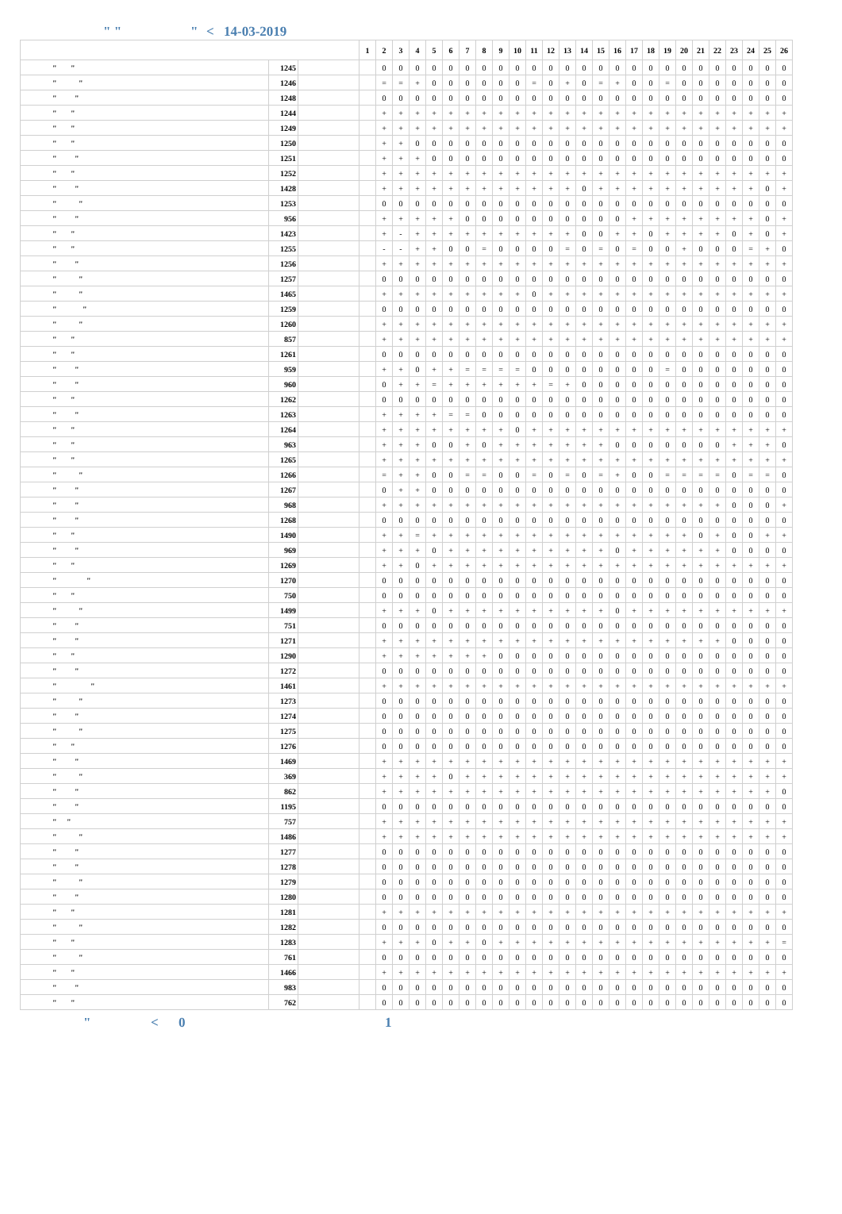" " " < 14-03-2019
| | | | 1 | 2 | 3 | 4 | 5 | 6 | 7 | 8 | 9 | 10 | 11 | 12 | 13 | 14 | 15 | 16 | 17 | 18 | 19 | 20 | 21 | 22 | 23 | 24 | 25 | 26 |
| --- | --- | --- | --- | --- | --- | --- | --- | --- | --- | --- | --- | --- | --- | --- | --- | --- | --- | --- | --- | --- | --- | --- | --- | --- | --- | --- | --- | --- |
| " " | 1245 | | | 0 | 0 | 0 | 0 | 0 | 0 | 0 | 0 | 0 | 0 | 0 | 0 | 0 | 0 | 0 | 0 | 0 | 0 | 0 | 0 | 0 | 0 | 0 | 0 | 0 |
| " " | 1246 | | | = | = | + | 0 | 0 | 0 | 0 | 0 | 0 | = | 0 | + | 0 | = | + | 0 | 0 | = | 0 | 0 | 0 | 0 | 0 | 0 | 0 |
| " " | 1248 | | | 0 | 0 | 0 | 0 | 0 | 0 | 0 | 0 | 0 | 0 | 0 | 0 | 0 | 0 | 0 | 0 | 0 | 0 | 0 | 0 | 0 | 0 | 0 | 0 | 0 |
| " " | 1244 | | | + | + | + | + | + | + | + | + | + | + | + | + | + | + | + | + | + | + | + | + | + | + | + | + | + |
| " " | 1249 | | | + | + | + | + | + | + | + | + | + | + | + | + | + | + | + | + | + | + | + | + | + | + | + | + | + |
| " " | 1250 | | | + | + | 0 | 0 | 0 | 0 | 0 | 0 | 0 | 0 | 0 | 0 | 0 | 0 | 0 | 0 | 0 | 0 | 0 | 0 | 0 | 0 | 0 | 0 | 0 |
| " " | 1251 | | | + | + | + | 0 | 0 | 0 | 0 | 0 | 0 | 0 | 0 | 0 | 0 | 0 | 0 | 0 | 0 | 0 | 0 | 0 | 0 | 0 | 0 | 0 | 0 |
| " " | 1252 | | | + | + | + | + | + | + | + | + | + | + | + | + | + | + | + | + | + | + | + | + | + | + | + | + | + |
| " " | 1428 | | | + | + | + | + | + | + | + | + | + | + | + | + | 0 | + | + | + | + | + | + | + | + | + | + | 0 | + |
| " " | 1253 | | | 0 | 0 | 0 | 0 | 0 | 0 | 0 | 0 | 0 | 0 | 0 | 0 | 0 | 0 | 0 | 0 | 0 | 0 | 0 | 0 | 0 | 0 | 0 | 0 | 0 |
| " " | 956 | | | + | + | + | + | + | 0 | 0 | 0 | 0 | 0 | 0 | 0 | 0 | 0 | 0 | + | + | + | + | + | + | + | + | 0 | + |
| " " | 1423 | | | + | - | + | + | + | + | + | + | + | + | + | + | 0 | 0 | + | + | 0 | + | + | + | + | 0 | + | 0 | + |
| " " | 1255 | | | - | - | + | + | 0 | 0 | = | 0 | 0 | 0 | 0 | = | 0 | = | 0 | = | 0 | 0 | + | 0 | 0 | 0 | = | + | 0 |
| " " | 1256 | | | + | + | + | + | + | + | + | + | + | + | + | + | + | + | + | + | + | + | + | + | + | + | + | + | + |
| " " | 1257 | | | 0 | 0 | 0 | 0 | 0 | 0 | 0 | 0 | 0 | 0 | 0 | 0 | 0 | 0 | 0 | 0 | 0 | 0 | 0 | 0 | 0 | 0 | 0 | 0 | 0 |
| " " | 1465 | | | + | + | + | + | + | + | + | + | + | 0 | + | + | + | + | + | + | + | + | + | + | + | + | + | + | + |
| " " | 1259 | | | 0 | 0 | 0 | 0 | 0 | 0 | 0 | 0 | 0 | 0 | 0 | 0 | 0 | 0 | 0 | 0 | 0 | 0 | 0 | 0 | 0 | 0 | 0 | 0 | 0 |
| " " | 1260 | | | + | + | + | + | + | + | + | + | + | + | + | + | + | + | + | + | + | + | + | + | + | + | + | + | + |
| " " | 857 | | | + | + | + | + | + | + | + | + | + | + | + | + | + | + | + | + | + | + | + | + | + | + | + | + | + |
| " " | 1261 | | | 0 | 0 | 0 | 0 | 0 | 0 | 0 | 0 | 0 | 0 | 0 | 0 | 0 | 0 | 0 | 0 | 0 | 0 | 0 | 0 | 0 | 0 | 0 | 0 | 0 |
| " " | 959 | | | + | + | 0 | + | + | = | = | = | = | 0 | 0 | 0 | 0 | 0 | 0 | 0 | 0 | = | 0 | 0 | 0 | 0 | 0 | 0 | 0 |
| " " | 960 | | | 0 | + | + | = | + | + | + | + | + | + | = | + | 0 | 0 | 0 | 0 | 0 | 0 | 0 | 0 | 0 | 0 | 0 | 0 | 0 |
| " " | 1262 | | | 0 | 0 | 0 | 0 | 0 | 0 | 0 | 0 | 0 | 0 | 0 | 0 | 0 | 0 | 0 | 0 | 0 | 0 | 0 | 0 | 0 | 0 | 0 | 0 | 0 |
| " " | 1263 | | | + | + | + | + | = | = | 0 | 0 | 0 | 0 | 0 | 0 | 0 | 0 | 0 | 0 | 0 | 0 | 0 | 0 | 0 | 0 | 0 | 0 | 0 |
| " " | 1264 | | | + | + | + | + | + | + | + | + | 0 | + | + | + | + | + | + | + | + | + | + | + | + | + | + | + | + |
| " " | 963 | | | + | + | + | 0 | 0 | + | 0 | + | + | + | + | + | + | + | 0 | 0 | 0 | 0 | 0 | 0 | 0 | + | + | + | 0 |
| " " | 1265 | | | + | + | + | + | + | + | + | + | + | + | + | + | + | + | + | + | + | + | + | + | + | + | + | + | + |
| " " | 1266 | | | = | + | + | 0 | 0 | = | = | 0 | 0 | = | 0 | = | 0 | = | + | 0 | 0 | = | = | = | = | 0 | = | = | 0 |
| " " | 1267 | | | 0 | + | + | 0 | 0 | 0 | 0 | 0 | 0 | 0 | 0 | 0 | 0 | 0 | 0 | 0 | 0 | 0 | 0 | 0 | 0 | 0 | 0 | 0 | 0 |
| " " | 968 | | | + | + | + | + | + | + | + | + | + | + | + | + | + | + | + | + | + | + | + | + | + | 0 | 0 | 0 | + |
| " " | 1268 | | | 0 | 0 | 0 | 0 | 0 | 0 | 0 | 0 | 0 | 0 | 0 | 0 | 0 | 0 | 0 | 0 | 0 | 0 | 0 | 0 | 0 | 0 | 0 | 0 | 0 |
| " " | 1490 | | | + | + | = | + | + | + | + | + | + | + | + | + | + | + | + | + | + | + | + | 0 | + | 0 | 0 | + | + |
| " " | 969 | | | + | + | + | 0 | + | + | + | + | + | + | + | + | + | + | 0 | + | + | + | + | + | + | 0 | 0 | 0 | 0 |
| " " | 1269 | | | + | + | 0 | + | + | + | + | + | + | + | + | + | + | + | + | + | + | + | + | + | + | + | + | + | + |
| " " | 1270 | | | 0 | 0 | 0 | 0 | 0 | 0 | 0 | 0 | 0 | 0 | 0 | 0 | 0 | 0 | 0 | 0 | 0 | 0 | 0 | 0 | 0 | 0 | 0 | 0 | 0 |
| " " | 750 | | | 0 | 0 | 0 | 0 | 0 | 0 | 0 | 0 | 0 | 0 | 0 | 0 | 0 | 0 | 0 | 0 | 0 | 0 | 0 | 0 | 0 | 0 | 0 | 0 | 0 |
| " " | 1499 | | | + | + | + | 0 | + | + | + | + | + | + | + | + | + | + | 0 | + | + | + | + | + | + | + | + | + | + |
| " " | 751 | | | 0 | 0 | 0 | 0 | 0 | 0 | 0 | 0 | 0 | 0 | 0 | 0 | 0 | 0 | 0 | 0 | 0 | 0 | 0 | 0 | 0 | 0 | 0 | 0 | 0 |
| " " | 1271 | | | + | + | + | + | + | + | + | + | + | + | + | + | + | + | + | + | + | + | + | + | + | 0 | 0 | 0 | 0 |
| " " | 1290 | | | + | + | + | + | + | + | + | 0 | 0 | 0 | 0 | 0 | 0 | 0 | 0 | 0 | 0 | 0 | 0 | 0 | 0 | 0 | 0 | 0 | 0 |
| " " | 1272 | | | 0 | 0 | 0 | 0 | 0 | 0 | 0 | 0 | 0 | 0 | 0 | 0 | 0 | 0 | 0 | 0 | 0 | 0 | 0 | 0 | 0 | 0 | 0 | 0 | 0 |
| " " | 1461 | | | + | + | + | + | + | + | + | + | + | + | + | + | + | + | + | + | + | + | + | + | + | + | + | + | + |
| " " | 1273 | | | 0 | 0 | 0 | 0 | 0 | 0 | 0 | 0 | 0 | 0 | 0 | 0 | 0 | 0 | 0 | 0 | 0 | 0 | 0 | 0 | 0 | 0 | 0 | 0 | 0 |
| " " | 1274 | | | 0 | 0 | 0 | 0 | 0 | 0 | 0 | 0 | 0 | 0 | 0 | 0 | 0 | 0 | 0 | 0 | 0 | 0 | 0 | 0 | 0 | 0 | 0 | 0 | 0 |
| " " | 1275 | | | 0 | 0 | 0 | 0 | 0 | 0 | 0 | 0 | 0 | 0 | 0 | 0 | 0 | 0 | 0 | 0 | 0 | 0 | 0 | 0 | 0 | 0 | 0 | 0 | 0 |
| " " | 1276 | | | 0 | 0 | 0 | 0 | 0 | 0 | 0 | 0 | 0 | 0 | 0 | 0 | 0 | 0 | 0 | 0 | 0 | 0 | 0 | 0 | 0 | 0 | 0 | 0 | 0 |
| " " | 1469 | | | + | + | + | + | + | + | + | + | + | + | + | + | + | + | + | + | + | + | + | + | + | + | + | + | + |
| " " | 369 | | | + | + | + | + | 0 | + | + | + | + | + | + | + | + | + | + | + | + | + | + | + | + | + | + | + | + |
| " " | 862 | | | + | + | + | + | + | + | + | + | + | + | + | + | + | + | + | + | + | + | + | + | + | + | + | + | 0 |
| " " | 1195 | | | 0 | 0 | 0 | 0 | 0 | 0 | 0 | 0 | 0 | 0 | 0 | 0 | 0 | 0 | 0 | 0 | 0 | 0 | 0 | 0 | 0 | 0 | 0 | 0 | 0 |
| " " | 757 | | | + | + | + | + | + | + | + | + | + | + | + | + | + | + | + | + | + | + | + | + | + | + | + | + | + |
| " " | 1486 | | | + | + | + | + | + | + | + | + | + | + | + | + | + | + | + | + | + | + | + | + | + | + | + | + | + |
| " " | 1277 | | | 0 | 0 | 0 | 0 | 0 | 0 | 0 | 0 | 0 | 0 | 0 | 0 | 0 | 0 | 0 | 0 | 0 | 0 | 0 | 0 | 0 | 0 | 0 | 0 | 0 |
| " " | 1278 | | | 0 | 0 | 0 | 0 | 0 | 0 | 0 | 0 | 0 | 0 | 0 | 0 | 0 | 0 | 0 | 0 | 0 | 0 | 0 | 0 | 0 | 0 | 0 | 0 | 0 |
| " " | 1279 | | | 0 | 0 | 0 | 0 | 0 | 0 | 0 | 0 | 0 | 0 | 0 | 0 | 0 | 0 | 0 | 0 | 0 | 0 | 0 | 0 | 0 | 0 | 0 | 0 | 0 |
| " " | 1280 | | | 0 | 0 | 0 | 0 | 0 | 0 | 0 | 0 | 0 | 0 | 0 | 0 | 0 | 0 | 0 | 0 | 0 | 0 | 0 | 0 | 0 | 0 | 0 | 0 | 0 |
| " " | 1281 | | | + | + | + | + | + | + | + | + | + | + | + | + | + | + | + | + | + | + | + | + | + | + | + | + | + |
| " " | 1282 | | | 0 | 0 | 0 | 0 | 0 | 0 | 0 | 0 | 0 | 0 | 0 | 0 | 0 | 0 | 0 | 0 | 0 | 0 | 0 | 0 | 0 | 0 | 0 | 0 | 0 |
| " " | 1283 | | | + | + | + | 0 | + | + | 0 | + | + | + | + | + | + | + | + | + | + | + | + | + | + | + | + | + | = |
| " " | 761 | | | 0 | 0 | 0 | 0 | 0 | 0 | 0 | 0 | 0 | 0 | 0 | 0 | 0 | 0 | 0 | 0 | 0 | 0 | 0 | 0 | 0 | 0 | 0 | 0 | 0 |
| " " | 1466 | | | + | + | + | + | + | + | + | + | + | + | + | + | + | + | + | + | + | + | + | + | + | + | + | + | + |
| " " | 983 | | | 0 | 0 | 0 | 0 | 0 | 0 | 0 | 0 | 0 | 0 | 0 | 0 | 0 | 0 | 0 | 0 | 0 | 0 | 0 | 0 | 0 | 0 | 0 | 0 | 0 |
| " " | 762 | | | 0 | 0 | 0 | 0 | 0 | 0 | 0 | 0 | 0 | 0 | 0 | 0 | 0 | 0 | 0 | 0 | 0 | 0 | 0 | 0 | 0 | 0 | 0 | 0 | 0 |
" < 01